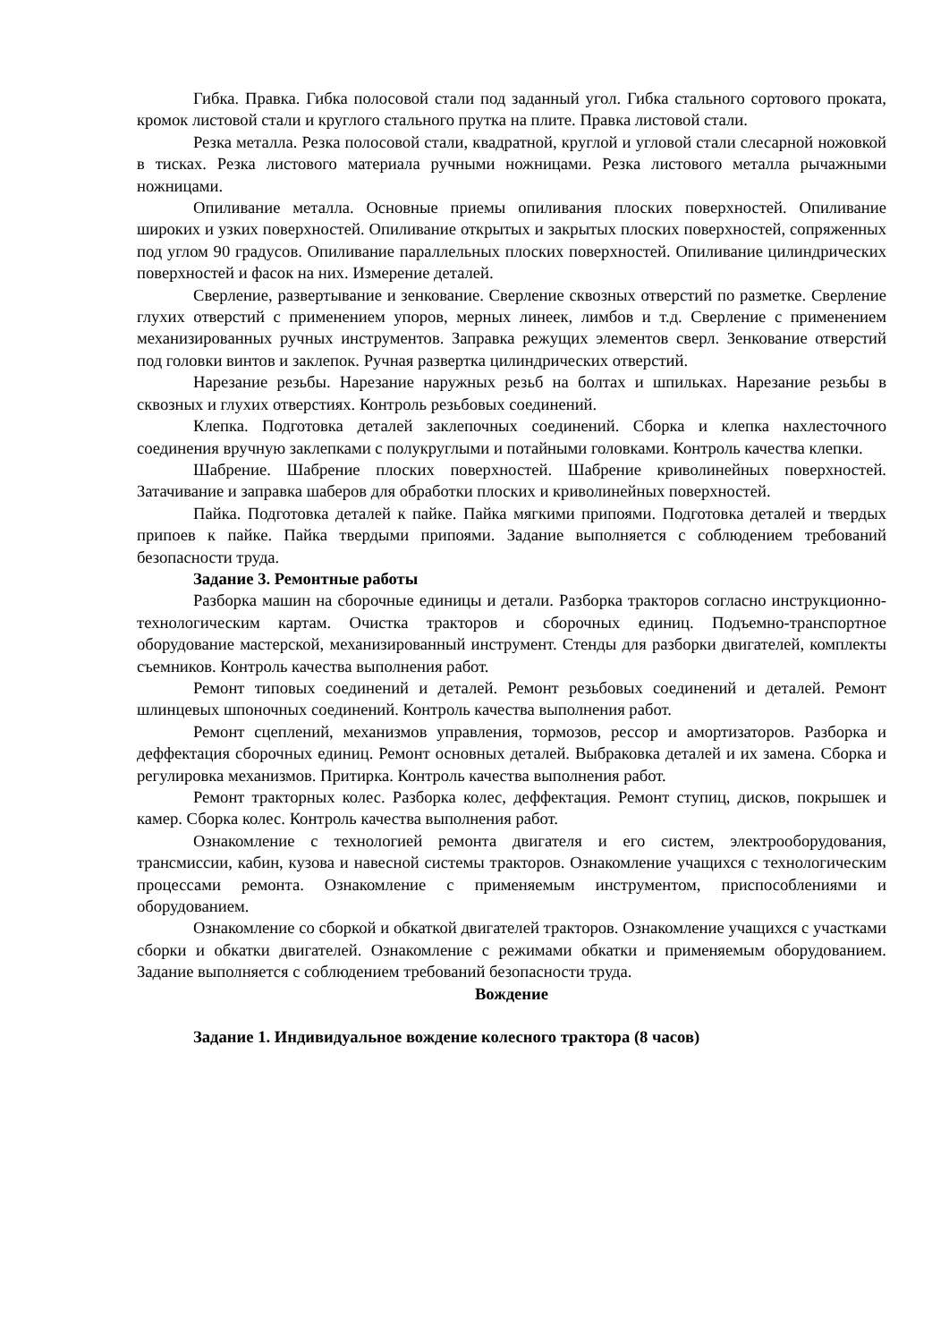Гибка. Правка. Гибка полосовой стали под заданный угол. Гибка стального сортового проката, кромок листовой стали и круглого стального прутка на плите. Правка листовой стали.
Резка металла. Резка полосовой стали, квадратной, круглой и угловой стали слесарной ножовкой в тисках. Резка листового материала ручными ножницами. Резка листового металла рычажными ножницами.
Опиливание металла. Основные приемы опиливания плоских поверхностей. Опиливание широких и узких поверхностей. Опиливание открытых и закрытых плоских поверхностей, сопряженных под углом 90 градусов. Опиливание параллельных плоских поверхностей. Опиливание цилиндрических поверхностей и фасок на них. Измерение деталей.
Сверление, развертывание и зенкование. Сверление сквозных отверстий по разметке. Сверление глухих отверстий с применением упоров, мерных линеек, лимбов и т.д. Сверление с применением механизированных ручных инструментов. Заправка режущих элементов сверл. Зенкование отверстий под головки винтов и заклепок. Ручная развертка цилиндрических отверстий.
Нарезание резьбы. Нарезание наружных резьб на болтах и шпильках. Нарезание резьбы в сквозных и глухих отверстиях. Контроль резьбовых соединений.
Клепка. Подготовка деталей заклепочных соединений. Сборка и клепка нахлесточного соединения вручную заклепками с полукруглыми и потайными головками. Контроль качества клепки.
Шабрение. Шабрение плоских поверхностей. Шабрение криволинейных поверхностей. Затачивание и заправка шаберов для обработки плоских и криволинейных поверхностей.
Пайка. Подготовка деталей к пайке. Пайка мягкими припоями. Подготовка деталей и твердых припоев к пайке. Пайка твердыми припоями. Задание выполняется с соблюдением требований безопасности труда.
Задание 3. Ремонтные работы
Разборка машин на сборочные единицы и детали. Разборка тракторов согласно инструкционно-технологическим картам. Очистка тракторов и сборочных единиц. Подъемно-транспортное оборудование мастерской, механизированный инструмент. Стенды для разборки двигателей, комплекты съемников. Контроль качества выполнения работ.
Ремонт типовых соединений и деталей. Ремонт резьбовых соединений и деталей. Ремонт шлинцевых шпоночных соединений. Контроль качества выполнения работ.
Ремонт сцеплений, механизмов управления, тормозов, рессор и амортизаторов. Разборка и деффектация сборочных единиц. Ремонт основных деталей. Выбраковка деталей и их замена. Сборка и регулировка механизмов. Притирка. Контроль качества выполнения работ.
Ремонт тракторных колес. Разборка колес, деффектация. Ремонт ступиц, дисков, покрышек и камер. Сборка колес. Контроль качества выполнения работ.
Ознакомление с технологией ремонта двигателя и его систем, электрооборудования, трансмиссии, кабин, кузова и навесной системы тракторов. Ознакомление учащихся с технологическим процессами ремонта. Ознакомление с применяемым инструментом, приспособлениями и оборудованием.
Ознакомление со сборкой и обкаткой двигателей тракторов. Ознакомление учащихся с участками сборки и обкатки двигателей. Ознакомление с режимами обкатки и применяемым оборудованием. Задание выполняется с соблюдением требований безопасности труда.
Вождение
Задание 1. Индивидуальное вождение колесного трактора (8 часов)